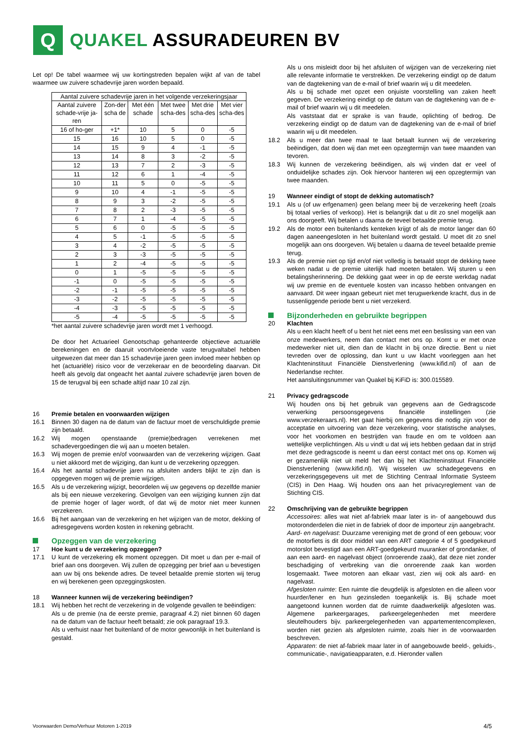Q
QUAKEL ASSURADEUREN BV
Let op! De tabel waarmee wij uw kortingstreden bepalen wijkt af van de tabel waarmee uw zuivere schadevrije jaren worden bepaald.
| Aantal zuivere schadevrije jaren in het volgende verzekeringsjaar | | | | | |
| --- | --- | --- | --- | --- | --- |
| Aantal zuivere schade-vrije ja-ren | Zon-der scha de | Met één schade | Met twee scha-des | Met drie scha-des | Met vier scha-des |
| 16 of ho-ger | +1* | 10 | 5 | 0 | -5 |
| 15 | 16 | 10 | 5 | 0 | -5 |
| 14 | 15 | 9 | 4 | -1 | -5 |
| 13 | 14 | 8 | 3 | -2 | -5 |
| 12 | 13 | 7 | 2 | -3 | -5 |
| 11 | 12 | 6 | 1 | -4 | -5 |
| 10 | 11 | 5 | 0 | -5 | -5 |
| 9 | 10 | 4 | -1 | -5 | -5 |
| 8 | 9 | 3 | -2 | -5 | -5 |
| 7 | 8 | 2 | -3 | -5 | -5 |
| 6 | 7 | 1 | -4 | -5 | -5 |
| 5 | 6 | 0 | -5 | -5 | -5 |
| 4 | 5 | -1 | -5 | -5 | -5 |
| 3 | 4 | -2 | -5 | -5 | -5 |
| 2 | 3 | -3 | -5 | -5 | -5 |
| 1 | 2 | -4 | -5 | -5 | -5 |
| 0 | 1 | -5 | -5 | -5 | -5 |
| -1 | 0 | -5 | -5 | -5 | -5 |
| -2 | -1 | -5 | -5 | -5 | -5 |
| -3 | -2 | -5 | -5 | -5 | -5 |
| -4 | -3 | -5 | -5 | -5 | -5 |
| -5 | -4 | -5 | -5 | -5 | -5 |
*het aantal zuivere schadevrije jaren wordt met 1 verhoogd.
De door het Actuarieel Genootschap gehanteerde objectieve actuariële berekeningen en de daaruit voortvloeiende vaste terugvaltabel hebben uitgewezen dat meer dan 15 schadevrije jaren geen invloed meer hebben op het (actuariële) risico voor de verzekeraar en de beoordeling daarvan. Dit heeft als gevolg dat ongeacht het aantal zuivere schadevrije jaren boven de 15 de terugval bij een schade altijd naar 10 zal zijn.
16 Premie betalen en voorwaarden wijzigen
16.1 Binnen 30 dagen na de datum van de factuur moet de verschuldigde premie zijn betaald.
16.2 Wij mogen openstaande (premie)bedragen verrekenen met schadevergoedingen die wij aan u moeten betalen.
16.3 Wij mogen de premie en/of voorwaarden van de verzekering wijzigen. Gaat u niet akkoord met de wijziging, dan kunt u de verzekering opzeggen.
16.4 Als het aantal schadevrije jaren na afsluiten anders blijkt te zijn dan is opgegeven mogen wij de premie wijzigen.
16.5 Als u de verzekering wijzigt, beoordelen wij uw gegevens op dezelfde manier als bij een nieuwe verzekering. Gevolgen van een wijziging kunnen zijn dat de premie hoger of lager wordt, of dat wij de motor niet meer kunnen verzekeren.
16.6 Bij het aangaan van de verzekering en het wijzigen van de motor, dekking of adresgegevens worden kosten in rekening gebracht.
Opzeggen van de verzekering
17 Hoe kunt u de verzekering opzeggen?
17.1 U kunt de verzekering elk moment opzeggen. Dit moet u dan per e-mail of brief aan ons doorgeven. Wij zullen de opzegging per brief aan u bevestigen aan uw bij ons bekende adres. De teveel betaalde premie storten wij terug en wij berekenen geen opzeggingskosten.
18 Wanneer kunnen wij de verzekering beëindigen?
18.1 Wij hebben het recht de verzekering in de volgende gevallen te beëindigen:
Als u de premie (na de eerste premie, paragraaf 4.2) niet binnen 60 dagen na de datum van de factuur heeft betaald; zie ook paragraaf 19.3.
Als u verhuist naar het buitenland of de motor gewoonlijk in het buitenland is gestald.
Als u ons misleidt door bij het afsluiten of wijzigen van de verzekering niet alle relevante informatie te verstrekken. De verzekering eindigt op de datum van de dagtekening van de e-mail of brief waarin wij u dit meedelen.
Als u bij schade met opzet een onjuiste voorstelling van zaken heeft gegeven. De verzekering eindigt op de datum van de dagtekening van de e-mail of brief waarin wij u dit meedelen.
Als vaststaat dat er sprake is van fraude, oplichting of bedrog. De verzekering eindigt op de datum van de dagtekening van de e-mail of brief waarin wij u dit meedelen.
18.2 Als u meer dan twee maal te laat betaalt kunnen wij de verzekering beëindigen, dat doen wij dan met een opzegtermijn van twee maanden van tevoren.
18.3 Wij kunnen de verzekering beëindigen, als wij vinden dat er veel of onduidelijke schades zijn. Ook hiervoor hanteren wij een opzegtermijn van twee maanden.
19 Wanneer eindigt of stopt de dekking automatisch?
19.1 Als u (of uw erfgenamen) geen belang meer bij de verzekering heeft (zoals bij totaal verlies of verkoop). Het is belangrijk dat u dit zo snel mogelijk aan ons doorgeeft. Wij betalen u daarna de teveel betaalde premie terug.
19.2 Als de motor een buitenlands kenteken krijgt of als de motor langer dan 60 dagen aaneengesloten in het buitenland wordt gestald. U moet dit zo snel mogelijk aan ons doorgeven. Wij betalen u daarna de teveel betaalde premie terug.
19.3 Als de premie niet op tijd en/of niet volledig is betaald stopt de dekking twee weken nadat u de premie uiterlijk had moeten betalen. Wij sturen u een betalingsherinnering. De dekking gaat weer in op de eerste werkdag nadat wij uw premie en de eventuele kosten van incasso hebben ontvangen en aanvaard. Dit weer ingaan gebeurt niet met terugwerkende kracht, dus in de tussenliggende periode bent u niet verzekerd.
Bijzonderheden en gebruikte begrippen
20 Klachten
Als u een klacht heeft of u bent het niet eens met een beslissing van een van onze medewerkers, neem dan contact met ons op. Komt u er met onze medewerker niet uit, dien dan de klacht in bij onze directie. Bent u niet tevreden over de oplossing, dan kunt u uw klacht voorleggen aan het Klachteninstituut Financiële Dienstverlening (www.kifid.nl) of aan de Nederlandse rechter.
Het aansluitingsnummer van Quakel bij KiFiD is: 300.015589.
21 Privacy gedragscode
Wij houden ons bij het gebruik van gegevens aan de Gedragscode verwerking persoonsgegevens financiële instellingen (zie www.verzekeraars.nl). Het gaat hierbij om gegevens die nodig zijn voor de acceptatie en uitvoering van deze verzekering, voor statistische analyses, voor het voorkomen en bestrijden van fraude en om te voldoen aan wettelijke verplichtingen. Als u vindt u dat wij iets hebben gedaan dat in strijd met deze gedragscode is neemt u dan eerst contact met ons op. Komen wij er gezamenlijk niet uit meld het dan bij het Klachteninstituut Financiële Dienstverlening (www.kifid.nl). Wij wisselen uw schadegegevens en verzekeringsgegevens uit met de Stichting Centraal Informatie Systeem (CIS) in Den Haag. Wij houden ons aan het privacyreglement van de Stichting CIS.
22 Omschrijving van de gebruikte begrippen
Accessoires: alles wat niet af-fabriek maar later is in- of aangebouwd dus motoronderdelen die niet in de fabriek of door de importeur zijn aangebracht.
Aard- en nagelvast: Duurzame vereniging met de grond of een gebouw; voor de motorfiets is dit door middel van een ART categorie 4 of 5 goedgekeurd motorslot bevestigd aan een ART-goedgekeurd muuranker of grondanker, of aan een aard- en nagelvast object (onroerende zaak), dat deze niet zonder beschadiging of verbreking van die onroerende zaak kan worden losgemaakt. Twee motoren aan elkaar vast, zien wij ook als aard- en nagelvast.
Afgesloten ruimte: Een ruimte die deugdelijk is afgesloten en die alleen voor huurder/lener en hun gezinsleden toegankelijk is. Bij schade moet aangetoond kunnen worden dat de ruimte daadwerkelijk afgesloten was. Algemene parkeergarages, parkeergelegenheden met meerdere sleutelhouders bijv. parkeergelegenheden van appartementencomplexen, worden niet gezien als afgesloten ruimte, zoals hier in de voorwaarden beschreven.
Apparaten: de niet af-fabriek maar later in of aangebouwde beeld-, geluids-, communicatie-, navigatieapparaten, e.d. Hieronder vallen
Voorwaarden Demo/Verhuur Motoren 1-2019 4/5